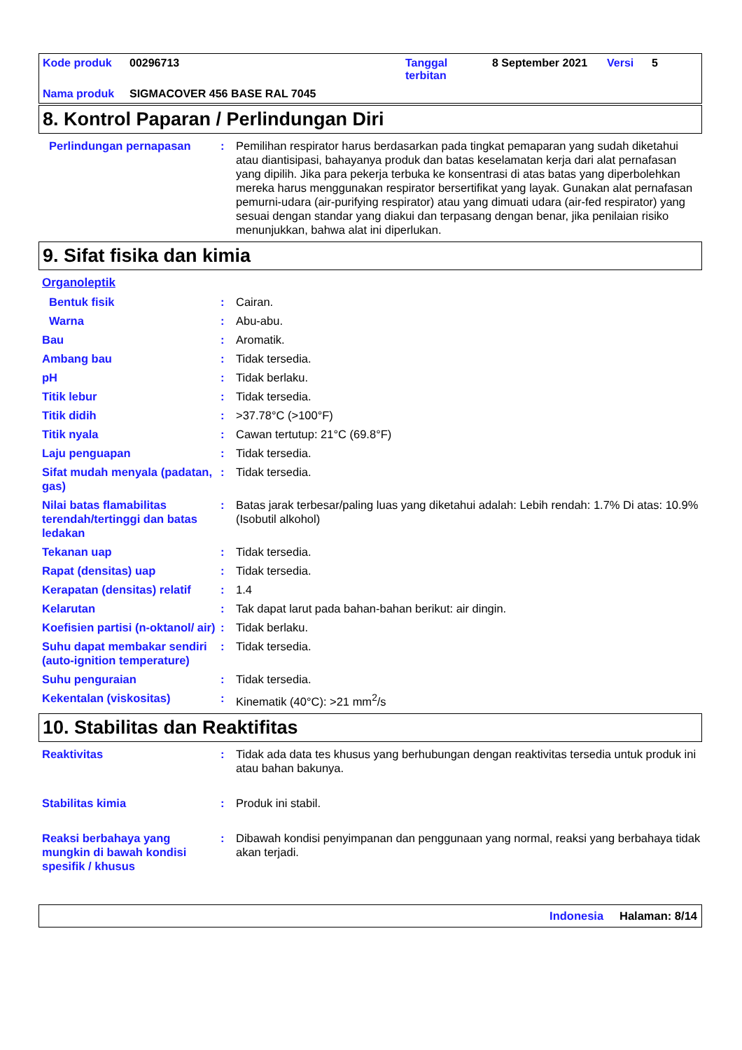| Kode produk | 00296713 | Tanggal terbitan | 8 September 2021 | Versi | 5 |
| Nama produk | SIGMACOVER 456 BASE RAL 7045 | | | | |
8. Kontrol Paparan / Perlindungan Diri
Perlindungan pernapasan : Pemilihan respirator harus berdasarkan pada tingkat pemaparan yang sudah diketahui atau diantisipasi, bahayanya produk dan batas keselamatan kerja dari alat pernafasan yang dipilih. Jika para pekerja terbuka ke konsentrasi di atas batas yang diperbolehkan mereka harus menggunakan respirator bersertifikat yang layak. Gunakan alat pernafasan pemurni-udara (air-purifying respirator) atau yang dimuati udara (air-fed respirator) yang sesuai dengan standar yang diakui dan terpasang dengan benar, jika penilaian risiko menunjukkan, bahwa alat ini diperlukan.
9. Sifat fisika dan kimia
Organoleptik
Bentuk fisik : Cairan.
Warna : Abu-abu.
Bau : Aromatik.
Ambang bau : Tidak tersedia.
pH : Tidak berlaku.
Titik lebur : Tidak tersedia.
Titik didih : >37.78°C (>100°F)
Titik nyala : Cawan tertutup: 21°C (69.8°F)
Laju penguapan : Tidak tersedia.
Sifat mudah menyala (padatan, gas)
: Tidak tersedia.
Nilai batas flamabilitas terendah/tertinggi dan batas ledakan
: Batas jarak terbesar/paling luas yang diketahui adalah: Lebih rendah: 1.7% Di atas: 10.9% (Isobutil alkohol)
Tekanan uap : Tidak tersedia.
Rapat (densitas) uap : Tidak tersedia.
Kerapatan (densitas) relatif
: 1.4
Kelarutan : Tak dapat larut pada bahan-bahan berikut: air dingin.
Koefisien partisi (n-oktanol/ air)
: Tidak berlaku.
Suhu dapat membakar sendiri (auto-ignition temperature)
: Tidak tersedia.
Suhu penguraian : Tidak tersedia.
Kekentalan (viskositas) : Kinematik (40°C): >21 mm<sup>2</sup>/s
10. Stabilitas dan Reaktifitas
Reaktivitas : Tidak ada data tes khusus yang berhubungan dengan reaktivitas tersedia untuk produk ini atau bahan bakunya.
Stabilitas kimia : Produk ini stabil.
Reaksi berbahaya yang mungkin di bawah kondisi spesifik / khusus
: Dibawah kondisi penyimpanan dan penggunaan yang normal, reaksi yang berbahaya tidak akan terjadi.
Indonesia Halaman: 8/14